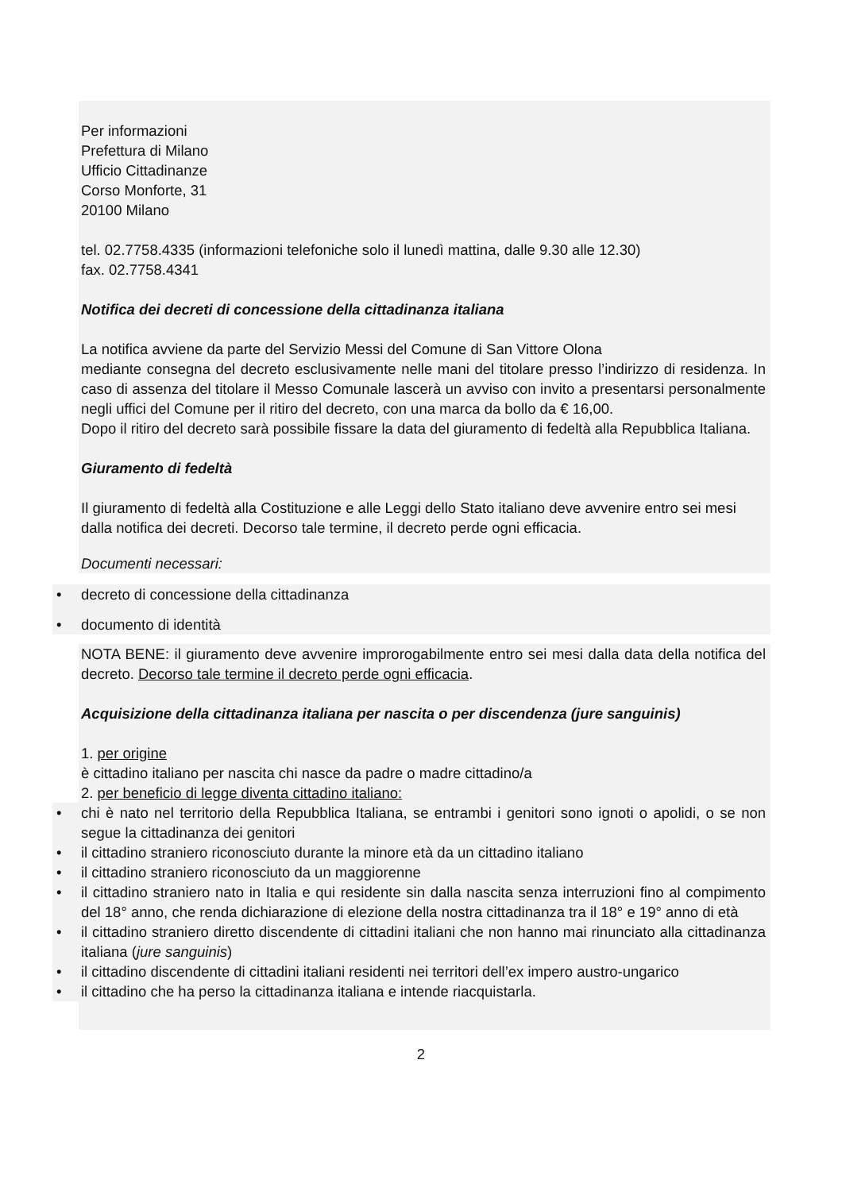Per informazioni
Prefettura di Milano
Ufficio Cittadinanze
Corso Monforte, 31
20100 Milano
tel. 02.7758.4335 (informazioni telefoniche solo il lunedì mattina, dalle 9.30 alle 12.30)
fax. 02.7758.4341
Notifica dei decreti di concessione della cittadinanza italiana
La notifica avviene da parte del Servizio Messi del Comune di San Vittore Olona
mediante consegna del decreto esclusivamente nelle mani del titolare presso l’indirizzo di residenza. In caso di assenza del titolare il Messo Comunale lascerà un avviso con invito a presentarsi personalmente negli uffici del Comune per il ritiro del decreto, con una marca da bollo da € 16,00.
Dopo il ritiro del decreto sarà possibile fissare la data del giuramento di fedeltà alla Repubblica Italiana.
Giuramento di fedeltà
Il giuramento di fedeltà alla Costituzione e alle Leggi dello Stato italiano deve avvenire entro sei mesi dalla notifica dei decreti. Decorso tale termine, il decreto perde ogni efficacia.
Documenti necessari:
• decreto di concessione della cittadinanza
• documento di identità
NOTA BENE: il giuramento deve avvenire improrogabilmente entro sei mesi dalla data della notifica del decreto. Decorso tale termine il decreto perde ogni efficacia.
Acquisizione della cittadinanza italiana per nascita o per discendenza (jure sanguinis)
1. per origine
è cittadino italiano per nascita chi nasce da padre o madre cittadino/a
2. per beneficio di legge diventa cittadino italiano:
• chi è nato nel territorio della Repubblica Italiana, se entrambi i genitori sono ignoti o apolidi, o se non segue la cittadinanza dei genitori
• il cittadino straniero riconosciuto durante la minore età da un cittadino italiano
• il cittadino straniero riconosciuto da un maggiorenne
• il cittadino straniero nato in Italia e qui residente sin dalla nascita senza interruzioni fino al compimento del 18° anno, che renda dichiarazione di elezione della nostra cittadinanza tra il 18° e 19° anno di età
• il cittadino straniero diretto discendente di cittadini italiani che non hanno mai rinunciato alla cittadinanza italiana (jure sanguinis)
• il cittadino discendente di cittadini italiani residenti nei territori dell’ex impero austro-ungarico
• il cittadino che ha perso la cittadinanza italiana e intende riacquistarla.
2